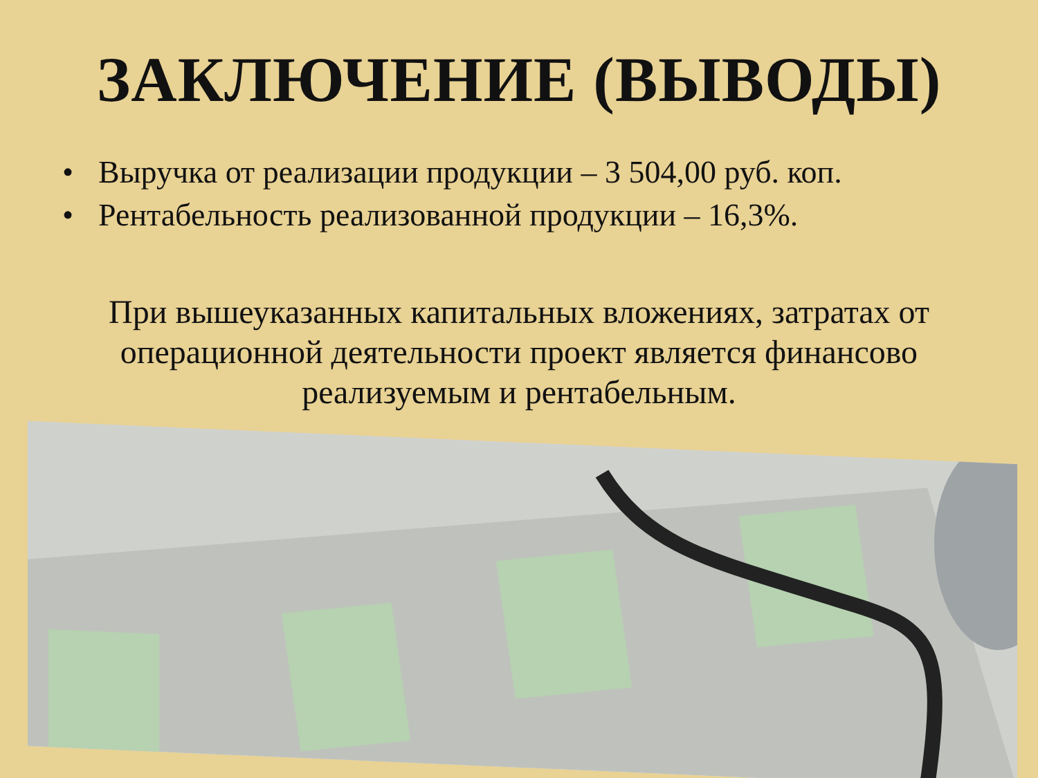ЗАКЛЮЧЕНИЕ (ВЫВОДЫ)
• Выручка от реализации продукции – 3 504,00 руб. коп.
• Рентабельность реализованной продукции – 16,3%.
При вышеуказанных капитальных вложениях, затратах от операционной деятельности проект является финансово реализуемым и рентабельным.